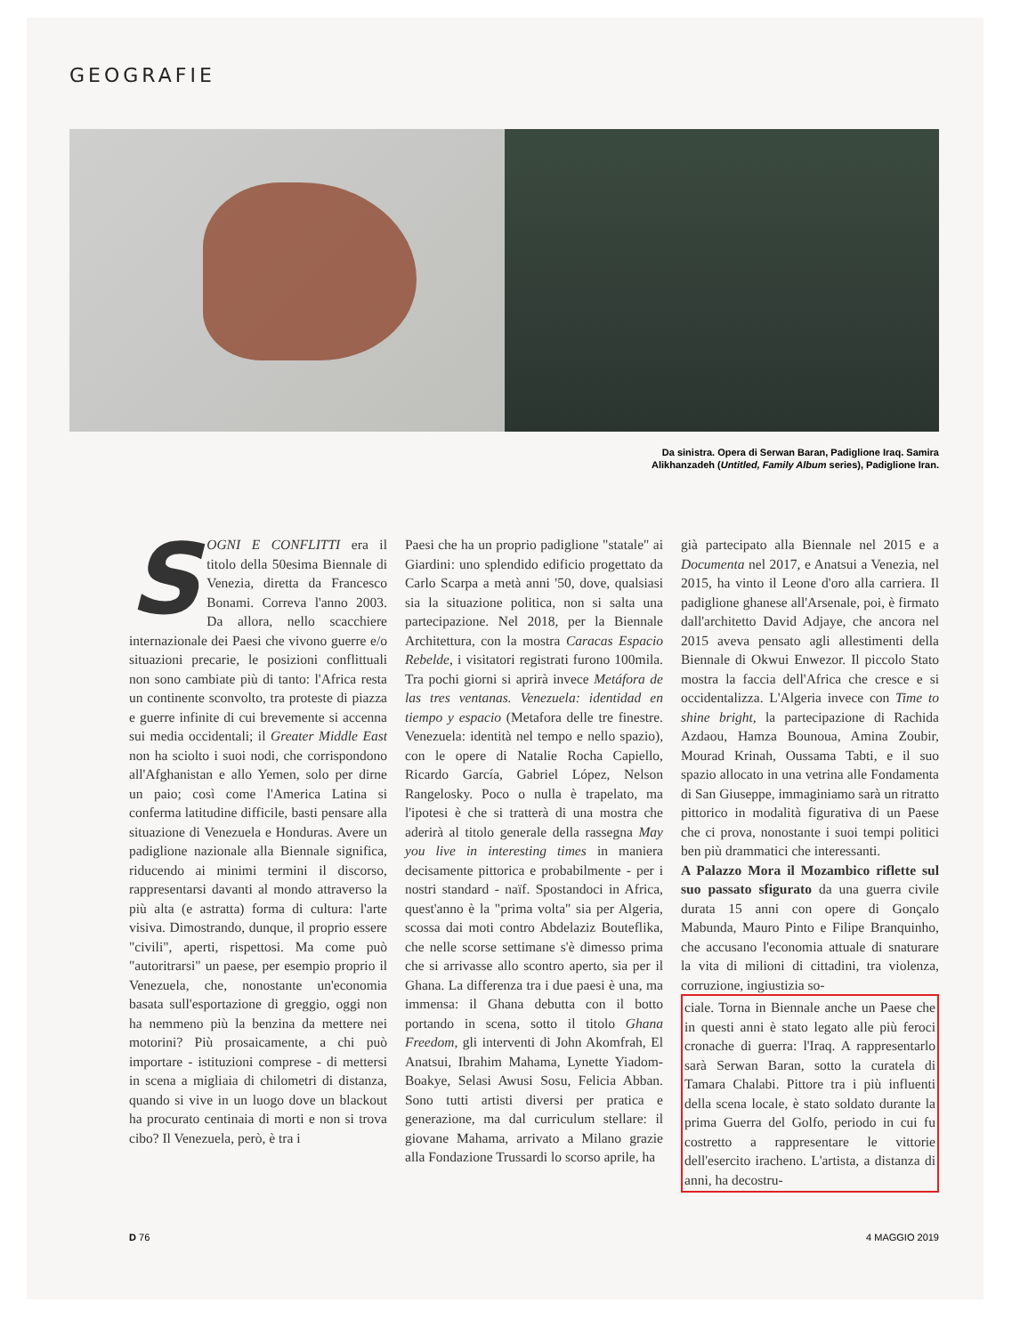GEOGRAFIE
Da sinistra. Opera di Serwan Baran, Padiglione Iraq. Samira
Alikhanzadeh (Untitled, Family Album series), Padiglione Iran.
SOGNI E CONFLITTI era il titolo della 50esima Biennale di Venezia, diretta da Francesco Bonami. Correva l'anno 2003. Da allora, nello scacchiere internazionale dei Paesi che vivono guerre e/o situazioni precarie, le posizioni conflittuali non sono cambiate più di tanto: l'Africa resta un continente sconvolto, tra proteste di piazza e guerre infinite di cui brevemente si accenna sui media occidentali; il Greater Middle East non ha sciolto i suoi nodi, che corrispondono all'Afghanistan e allo Yemen, solo per dirne un paio; così come l'America Latina si conferma latitudine difficile, basti pensare alla situazione di Venezuela e Honduras. Avere un padiglione nazionale alla Biennale significa, riducendo ai minimi termini il discorso, rappresentarsi davanti al mondo attraverso la più alta (e astratta) forma di cultura: l'arte visiva. Dimostrando, dunque, il proprio essere "civili", aperti, rispettosi. Ma come può "autoritrarsi" un paese, per esempio proprio il Venezuela, che, nonostante un'economia basata sull'esportazione di greggio, oggi non ha nemmeno più la benzina da mettere nei motorini? Più prosaicamente, a chi può importare - istituzioni comprese - di mettersi in scena a migliaia di chilometri di distanza, quando si vive in un luogo dove un blackout ha procurato centinaia di morti e non si trova cibo? Il Venezuela, però, è tra i
Paesi che ha un proprio padiglione "statale" ai Giardini: uno splendido edificio progettato da Carlo Scarpa a metà anni '50, dove, qualsiasi sia la situazione politica, non si salta una partecipazione. Nel 2018, per la Biennale Architettura, con la mostra Caracas Espacio Rebelde, i visitatori registrati furono 100mila. Tra pochi giorni si aprirà invece Metáfora de las tres ventanas. Venezuela: identidad en tiempo y espacio (Metafora delle tre finestre. Venezuela: identità nel tempo e nello spazio), con le opere di Natalie Rocha Capiello, Ricardo García, Gabriel López, Nelson Rangelosky. Poco o nulla è trapelato, ma l'ipotesi è che si tratterà di una mostra che aderirà al titolo generale della rassegna May you live in interesting times in maniera decisamente pittorica e probabilmente - per i nostri standard - naïf. Spostandoci in Africa, quest'anno è la "prima volta" sia per Algeria, scossa dai moti contro Abdelaziz Bouteflika, che nelle scorse settimane s'è dimesso prima che si arrivasse allo scontro aperto, sia per il Ghana. La differenza tra i due paesi è una, ma immensa: il Ghana debutta con il botto portando in scena, sotto il titolo Ghana Freedom, gli interventi di John Akomfrah, El Anatsui, Ibrahim Mahama, Lynette Yiadom-Boakye, Selasi Awusi Sosu, Felicia Abban. Sono tutti artisti diversi per pratica e generazione, ma dal curriculum stellare: il giovane Mahama, arrivato a Milano grazie alla Fondazione Trussardi lo scorso aprile, ha
già partecipato alla Biennale nel 2015 e a Documenta nel 2017, e Anatsui a Venezia, nel 2015, ha vinto il Leone d'oro alla carriera. Il padiglione ghanese all'Arsenale, poi, è firmato dall'architetto David Adjaye, che ancora nel 2015 aveva pensato agli allestimenti della Biennale di Okwui Enwezor. Il piccolo Stato mostra la faccia dell'Africa che cresce e si occidentalizza. L'Algeria invece con Time to shine bright, la partecipazione di Rachida Azdaou, Hamza Bounoua, Amina Zoubir, Mourad Krinah, Oussama Tabti, e il suo spazio allocato in una vetrina alle Fondamenta di San Giuseppe, immaginiamo sarà un ritratto pittorico in modalità figurativa di un Paese che ci prova, nonostante i suoi tempi politici ben più drammatici che interessanti.
A Palazzo Mora il Mozambico riflette sul suo passato sfigurato da una guerra civile durata 15 anni con opere di Gonçalo Mabunda, Mauro Pinto e Filipe Branquinho, che accusano l'economia attuale di snaturare la vita di milioni di cittadini, tra violenza, corruzione, ingiustizia so-
ciale. Torna in Biennale anche un Paese che in questi anni è stato legato alle più feroci cronache di guerra: l'Iraq. A rappresentarlo sarà Serwan Baran, sotto la curatela di Tamara Chalabi. Pittore tra i più influenti della scena locale, è stato soldato durante la prima Guerra del Golfo, periodo in cui fu costretto a rappresentare le vittorie dell'esercito iracheno. L'artista, a distanza di anni, ha decostru-
D 76 4 MAGGIO 2019